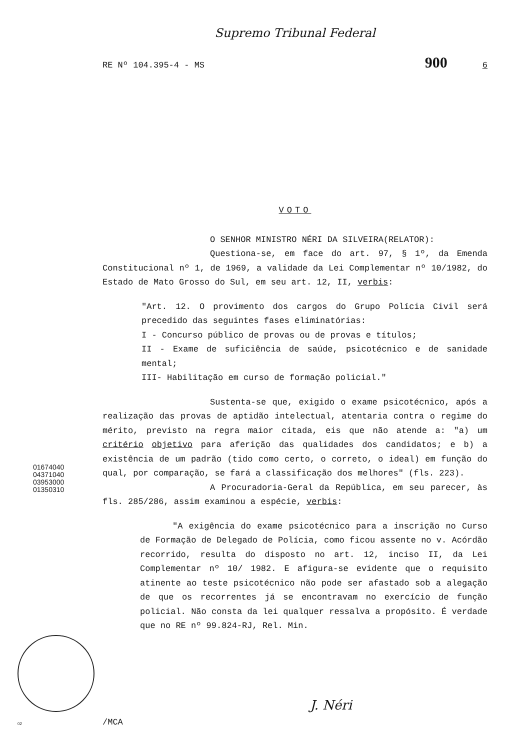Supremo Tribunal Federal
RE Nº 104.395-4 - MS 900 6
VOTO
O SENHOR MINISTRO NÉRI DA SILVEIRA(RELATOR):
Questiona-se, em face do art. 97, § 1º, da Emenda Constitucional nº 1, de 1969, a validade da Lei Complementar nº 10/1982, do Estado de Mato Grosso do Sul, em seu art. 12, II, verbis:
"Art. 12. O provimento dos cargos do Grupo Polícia Civil será precedido das seguintes fases eliminatórias:
I - Concurso público de provas ou de provas e títulos;
II - Exame de suficiência de saúde, psicotécnico e de sanidade mental;
III- Habilitação em curso de formação policial."
Sustenta-se que, exigido o exame psicotécnico, após a realização das provas de aptidão intelectual, atentaria contra o regime do mérito, previsto na regra maior citada, eis que não atende a: "a) um critério objetivo para aferição das qualidades dos candidatos; e b) a existência de um padrão (tido como certo, o correto, o ideal) em função do qual, por comparação, se fará a classificação dos melhores" (fls. 223).
A Procuradoria-Geral da República, em seu parecer, às fls. 285/286, assim examinou a espécie, verbis:
"A exigência do exame psicotécnico para a inscrição no Curso de Formação de Delegado de Polícia, como ficou assente no v. Acórdão recorrido, resulta do disposto no art. 12, inciso II, da Lei Complementar nº 10/ 1982. E afigura-se evidente que o requisito atinente ao teste psicotécnico não pode ser afastado sob a alegação de que os recorrentes já se encontravam no exercício de função policial. Não consta da lei qualquer ressalva a propósito. É verdade que no RE nº 99.824-RJ, Rel. Min.
01674040
04371040
03953000
01350310
J. Néri
02 /MCA